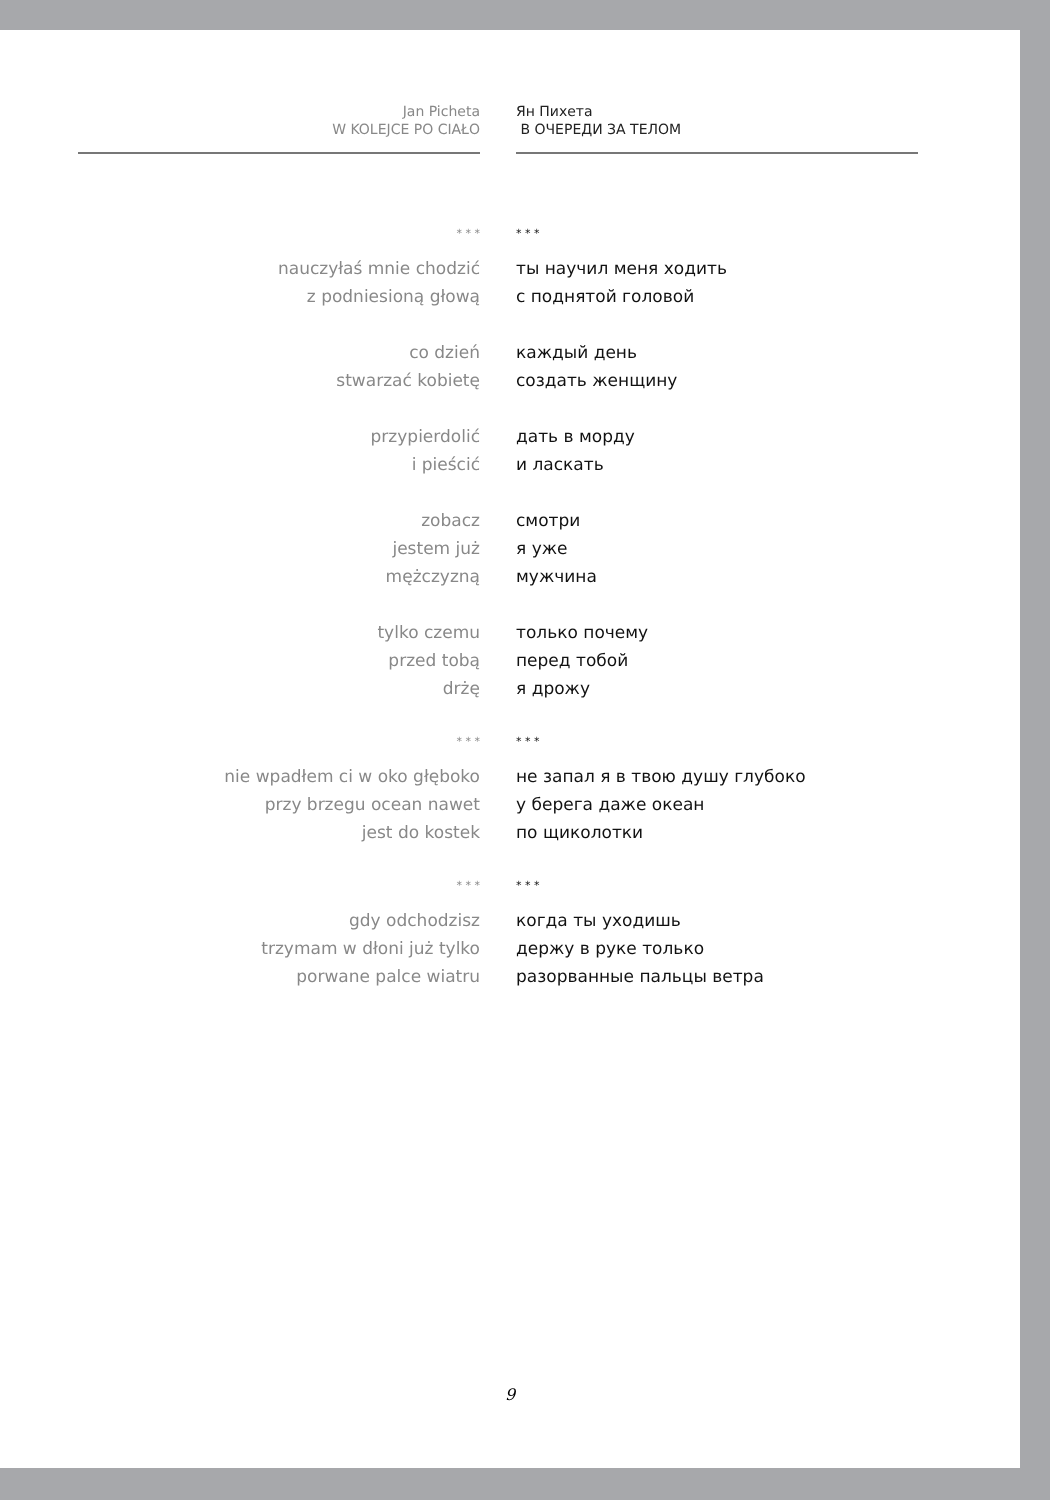Jan Picheta
W KOLEJCE PO CIAŁO
Ян Пихета
В ОЧЕРЕДИ ЗА ТЕЛОМ
* * *
nauczyłaś mnie chodzić
z podniesioną głową
co dzień
stwarzać kobietę
przypierdolić
i pieścić
zobacz
jestem już
mężczyzną
tylko czemu
przed tobą
drżę
* * *
nie wpadłem ci w oko głęboko
przy brzegu ocean nawet
jest do kostek
* * *
gdy odchodzisz
trzymam w dłoni już tylko
porwane palce wiatru
* * *
ты научил меня ходить
с поднятой головой
каждый день
создать женщину
дать в морду
и ласкать
смотри
я уже
мужчина
только почему
перед тобой
я дрожу
* * *
не запал я в твою душу глубоко
у берега даже океан
по щиколотки
* * *
когда ты уходишь
держу в руке только
разорванные пальцы ветра
9